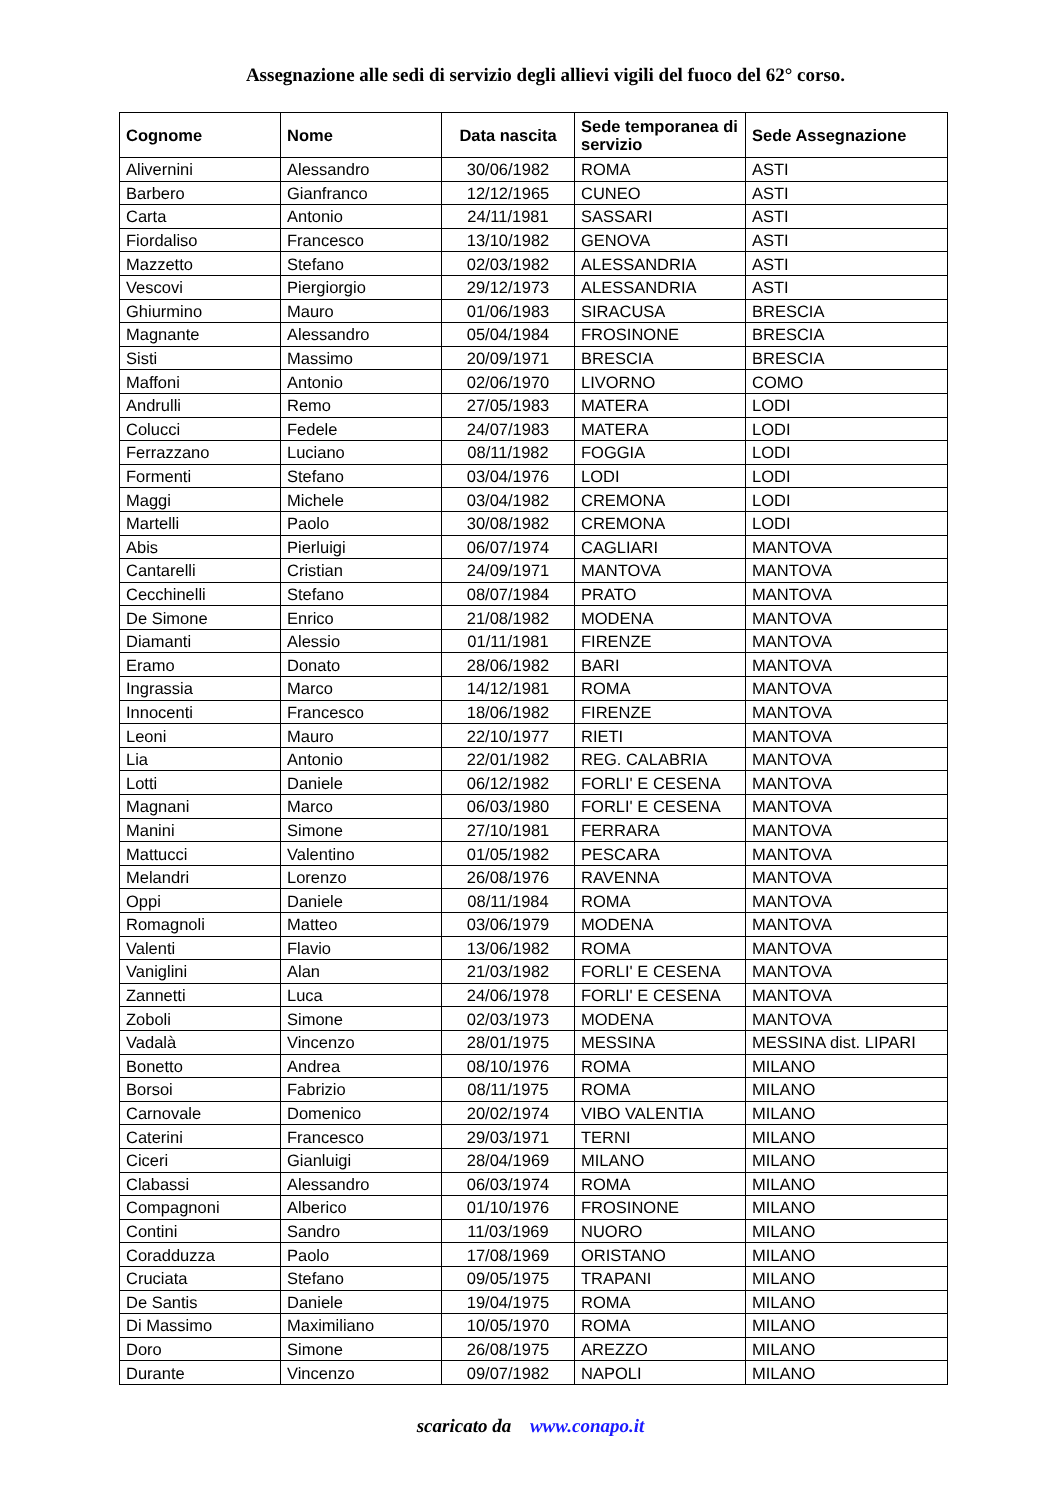Assegnazione alle sedi di servizio degli allievi vigili del fuoco del 62° corso.
| Cognome | Nome | Data nascita | Sede temporanea di servizio | Sede Assegnazione |
| --- | --- | --- | --- | --- |
| Alivernini | Alessandro | 30/06/1982 | ROMA | ASTI |
| Barbero | Gianfranco | 12/12/1965 | CUNEO | ASTI |
| Carta | Antonio | 24/11/1981 | SASSARI | ASTI |
| Fiordaliso | Francesco | 13/10/1982 | GENOVA | ASTI |
| Mazzetto | Stefano | 02/03/1982 | ALESSANDRIA | ASTI |
| Vescovi | Piergiorgio | 29/12/1973 | ALESSANDRIA | ASTI |
| Ghiurmino | Mauro | 01/06/1983 | SIRACUSA | BRESCIA |
| Magnante | Alessandro | 05/04/1984 | FROSINONE | BRESCIA |
| Sisti | Massimo | 20/09/1971 | BRESCIA | BRESCIA |
| Maffoni | Antonio | 02/06/1970 | LIVORNO | COMO |
| Andrulli | Remo | 27/05/1983 | MATERA | LODI |
| Colucci | Fedele | 24/07/1983 | MATERA | LODI |
| Ferrazzano | Luciano | 08/11/1982 | FOGGIA | LODI |
| Formenti | Stefano | 03/04/1976 | LODI | LODI |
| Maggi | Michele | 03/04/1982 | CREMONA | LODI |
| Martelli | Paolo | 30/08/1982 | CREMONA | LODI |
| Abis | Pierluigi | 06/07/1974 | CAGLIARI | MANTOVA |
| Cantarelli | Cristian | 24/09/1971 | MANTOVA | MANTOVA |
| Cecchinelli | Stefano | 08/07/1984 | PRATO | MANTOVA |
| De Simone | Enrico | 21/08/1982 | MODENA | MANTOVA |
| Diamanti | Alessio | 01/11/1981 | FIRENZE | MANTOVA |
| Eramo | Donato | 28/06/1982 | BARI | MANTOVA |
| Ingrassia | Marco | 14/12/1981 | ROMA | MANTOVA |
| Innocenti | Francesco | 18/06/1982 | FIRENZE | MANTOVA |
| Leoni | Mauro | 22/10/1977 | RIETI | MANTOVA |
| Lia | Antonio | 22/01/1982 | REG. CALABRIA | MANTOVA |
| Lotti | Daniele | 06/12/1982 | FORLI' E CESENA | MANTOVA |
| Magnani | Marco | 06/03/1980 | FORLI' E CESENA | MANTOVA |
| Manini | Simone | 27/10/1981 | FERRARA | MANTOVA |
| Mattucci | Valentino | 01/05/1982 | PESCARA | MANTOVA |
| Melandri | Lorenzo | 26/08/1976 | RAVENNA | MANTOVA |
| Oppi | Daniele | 08/11/1984 | ROMA | MANTOVA |
| Romagnoli | Matteo | 03/06/1979 | MODENA | MANTOVA |
| Valenti | Flavio | 13/06/1982 | ROMA | MANTOVA |
| Vaniglini | Alan | 21/03/1982 | FORLI' E CESENA | MANTOVA |
| Zannetti | Luca | 24/06/1978 | FORLI' E CESENA | MANTOVA |
| Zoboli | Simone | 02/03/1973 | MODENA | MANTOVA |
| Vadalà | Vincenzo | 28/01/1975 | MESSINA | MESSINA dist. LIPARI |
| Bonetto | Andrea | 08/10/1976 | ROMA | MILANO |
| Borsoi | Fabrizio | 08/11/1975 | ROMA | MILANO |
| Carnovale | Domenico | 20/02/1974 | VIBO VALENTIA | MILANO |
| Caterini | Francesco | 29/03/1971 | TERNI | MILANO |
| Ciceri | Gianluigi | 28/04/1969 | MILANO | MILANO |
| Clabassi | Alessandro | 06/03/1974 | ROMA | MILANO |
| Compagnoni | Alberico | 01/10/1976 | FROSINONE | MILANO |
| Contini | Sandro | 11/03/1969 | NUORO | MILANO |
| Coradduzza | Paolo | 17/08/1969 | ORISTANO | MILANO |
| Cruciata | Stefano | 09/05/1975 | TRAPANI | MILANO |
| De Santis | Daniele | 19/04/1975 | ROMA | MILANO |
| Di Massimo | Maximiliano | 10/05/1970 | ROMA | MILANO |
| Doro | Simone | 26/08/1975 | AREZZO | MILANO |
| Durante | Vincenzo | 09/07/1982 | NAPOLI | MILANO |
scaricato da www.conapo.it